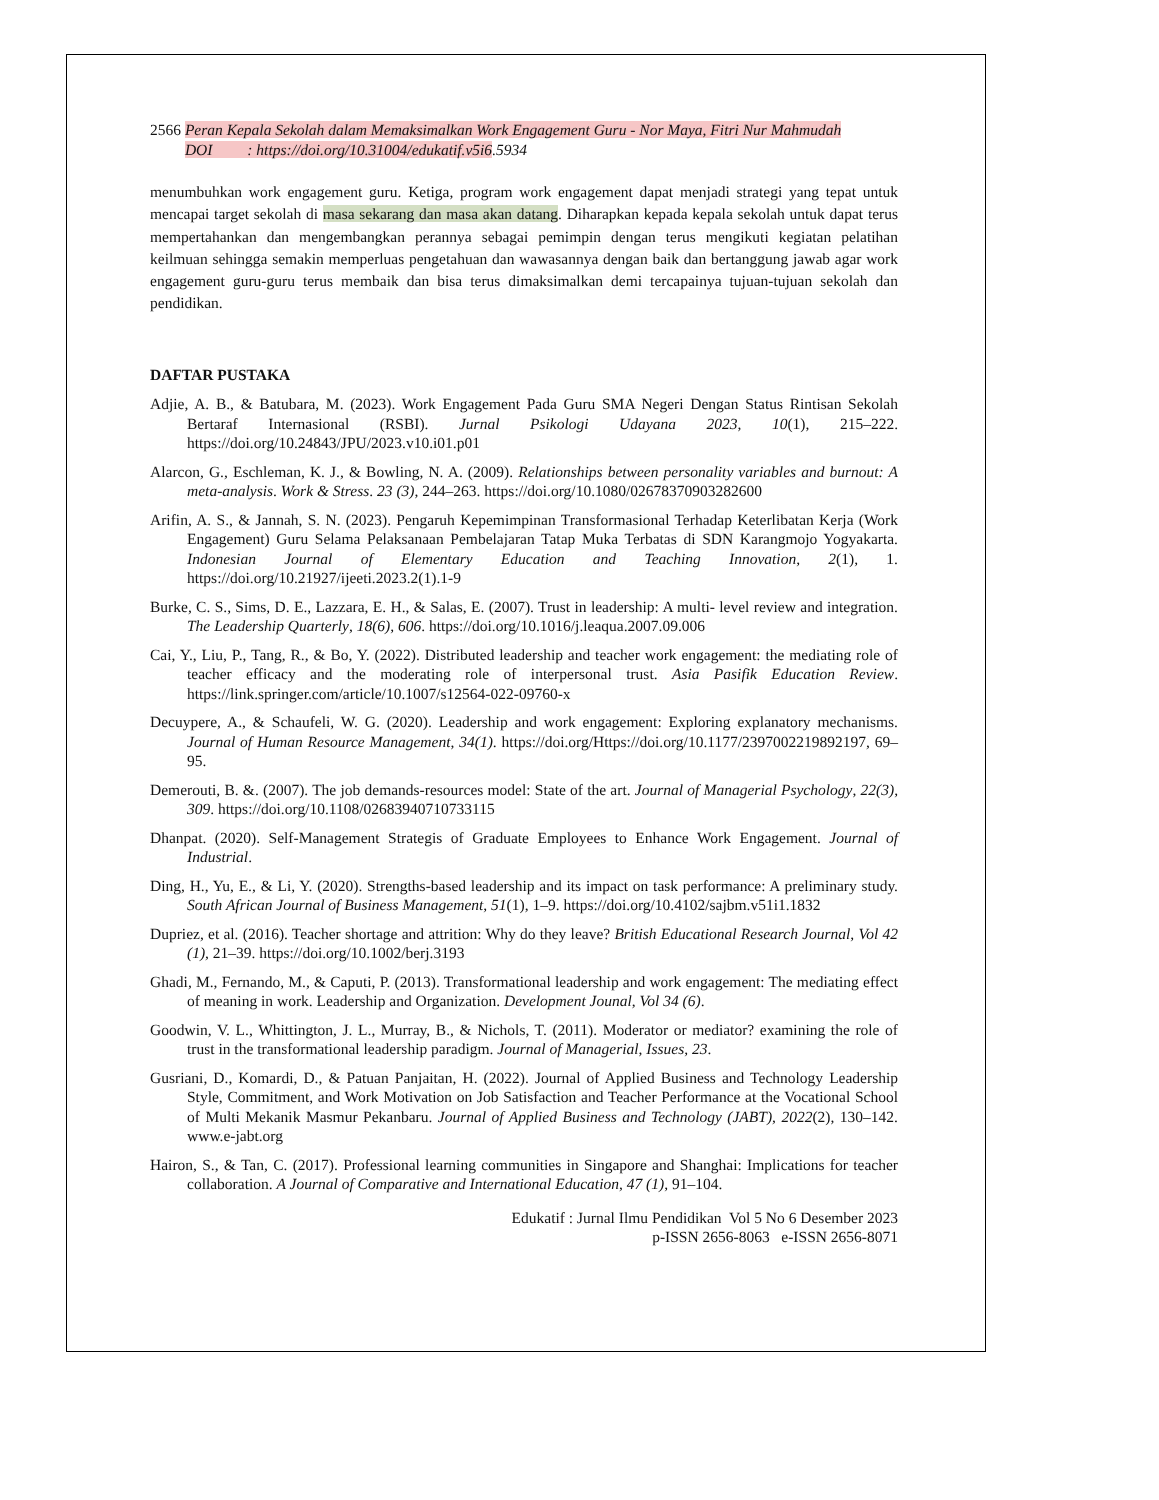2566 Peran Kepala Sekolah dalam Memaksimalkan Work Engagement Guru - Nor Maya, Fitri Nur Mahmudah
DOI : https://doi.org/10.31004/edukatif.v5i6.5934
menumbuhkan work engagement guru. Ketiga, program work engagement dapat menjadi strategi yang tepat untuk mencapai target sekolah di masa sekarang dan masa akan datang. Diharapkan kepada kepala sekolah untuk dapat terus mempertahankan dan mengembangkan perannya sebagai pemimpin dengan terus mengikuti kegiatan pelatihan keilmuan sehingga semakin memperluas pengetahuan dan wawasannya dengan baik dan bertanggung jawab agar work engagement guru-guru terus membaik dan bisa terus dimaksimalkan demi tercapainya tujuan-tujuan sekolah dan pendidikan.
DAFTAR PUSTAKA
Adjie, A. B., & Batubara, M. (2023). Work Engagement Pada Guru SMA Negeri Dengan Status Rintisan Sekolah Bertaraf Internasional (RSBI). Jurnal Psikologi Udayana 2023, 10(1), 215–222. https://doi.org/10.24843/JPU/2023.v10.i01.p01
Alarcon, G., Eschleman, K. J., & Bowling, N. A. (2009). Relationships between personality variables and burnout: A meta-analysis. Work & Stress. 23 (3), 244–263. https://doi.org/10.1080/02678370903282600
Arifin, A. S., & Jannah, S. N. (2023). Pengaruh Kepemimpinan Transformasional Terhadap Keterlibatan Kerja (Work Engagement) Guru Selama Pelaksanaan Pembelajaran Tatap Muka Terbatas di SDN Karangmojo Yogyakarta. Indonesian Journal of Elementary Education and Teaching Innovation, 2(1), 1. https://doi.org/10.21927/ijeeti.2023.2(1).1-9
Burke, C. S., Sims, D. E., Lazzara, E. H., & Salas, E. (2007). Trust in leadership: A multi- level review and integration. The Leadership Quarterly, 18(6), 606. https://doi.org/10.1016/j.leaqua.2007.09.006
Cai, Y., Liu, P., Tang, R., & Bo, Y. (2022). Distributed leadership and teacher work engagement: the mediating role of teacher efficacy and the moderating role of interpersonal trust. Asia Pasifik Education Review. https://link.springer.com/article/10.1007/s12564-022-09760-x
Decuypere, A., & Schaufeli, W. G. (2020). Leadership and work engagement: Exploring explanatory mechanisms. Journal of Human Resource Management, 34(1). https://doi.org/Https://doi.org/10.1177/2397002219892197, 69–95.
Demerouti, B. &. (2007). The job demands-resources model: State of the art. Journal of Managerial Psychology, 22(3), 309. https://doi.org/10.1108/02683940710733115
Dhanpat. (2020). Self-Management Strategis of Graduate Employees to Enhance Work Engagement. Journal of Industrial.
Ding, H., Yu, E., & Li, Y. (2020). Strengths-based leadership and its impact on task performance: A preliminary study. South African Journal of Business Management, 51(1), 1–9. https://doi.org/10.4102/sajbm.v51i1.1832
Dupriez, et al. (2016). Teacher shortage and attrition: Why do they leave? British Educational Research Journal, Vol 42 (1), 21–39. https://doi.org/10.1002/berj.3193
Ghadi, M., Fernando, M., & Caputi, P. (2013). Transformational leadership and work engagement: The mediating effect of meaning in work. Leadership and Organization. Development Jounal, Vol 34 (6).
Goodwin, V. L., Whittington, J. L., Murray, B., & Nichols, T. (2011). Moderator or mediator? examining the role of trust in the transformational leadership paradigm. Journal of Managerial, Issues, 23.
Gusriani, D., Komardi, D., & Patuan Panjaitan, H. (2022). Journal of Applied Business and Technology Leadership Style, Commitment, and Work Motivation on Job Satisfaction and Teacher Performance at the Vocational School of Multi Mekanik Masmur Pekanbaru. Journal of Applied Business and Technology (JABT), 2022(2), 130–142. www.e-jabt.org
Hairon, S., & Tan, C. (2017). Professional learning communities in Singapore and Shanghai: Implications for teacher collaboration. A Journal of Comparative and International Education, 47 (1), 91–104.
Edukatif : Jurnal Ilmu Pendidikan Vol 5 No 6 Desember 2023
p-ISSN 2656-8063 e-ISSN 2656-8071